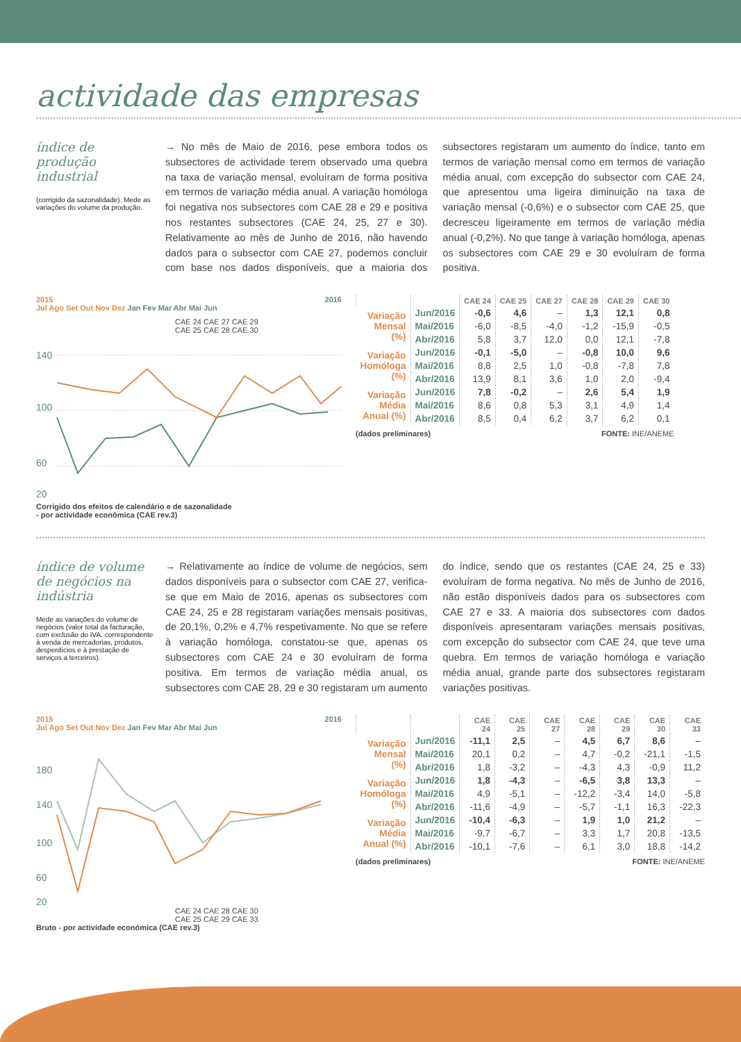actividade das empresas
índice de produção industrial
(corrigido da sazonalidade). Mede as variações do volume da produção.
→ No mês de Maio de 2016, pese embora todos os subsectores de actividade terem observado uma quebra na taxa de variação mensal, evoluíram de forma positiva em termos de variação média anual. A variação homóloga foi negativa nos subsectores com CAE 28 e 29 e positiva nos restantes subsectores (CAE 24, 25, 27 e 30). Relativamente ao mês de Junho de 2016, não havendo dados para o subsector com CAE 27, podemos concluir com base nos dados disponíveis, que a maioria dos subsectores registaram um aumento do índice, tanto em termos de variação mensal como em termos de variação média anual, com excepção do subsector com CAE 24, que apresentou uma ligeira diminuição na taxa de variação mensal (-0,6%) e o subsector com CAE 25, que decresceu ligeiramente em termos de variação média anual (-0,2%). No que tange à variação homóloga, apenas os subsectores com CAE 29 e 30 evoluíram de forma positiva.
2015 2016
Jul Ago Set Out Nov Dez Jan Fev Mar Abr Mai Jun
CAE 24 CAE 27 CAE 29
CAE 25 CAE 28 CAE 30
140
100
60
20
Corrigido dos efeitos de calendário e de sazonalidade
- por actividade económica (CAE rev.3)
| | | CAE 24 | CAE 25 | CAE 27 | CAE 28 | CAE 29 | CAE 30 |
| --- | --- | --- | --- | --- | --- | --- | --- |
| Variação Mensal (%) | Jun/2016 | -0,6 | 4,6 | – | 1,3 | 12,1 | 0,8 |
| | Mai/2016 | -6,0 | -8,5 | -4,0 | -1,2 | -15,9 | -0,5 |
| | Abr/2016 | 5,8 | 3,7 | 12,0 | 0,0 | 12,1 | -7,8 |
| Variação Homóloga (%) | Jun/2016 | -0,1 | -5,0 | – | -0,8 | 10,0 | 9,6 |
| | Mai/2016 | 8,8 | 2,5 | 1,0 | -0,8 | -7,8 | 7,8 |
| | Abr/2016 | 13,9 | 8,1 | 3,6 | 1,0 | 2,0 | -9,4 |
| Variação Média Anual (%) | Jun/2016 | 7,8 | -0,2 | – | 2,6 | 5,4 | 1,9 |
| | Mai/2016 | 8,6 | 0,8 | 5,3 | 3,1 | 4,9 | 1,4 |
| | Abr/2016 | 8,5 | 0,4 | 6,2 | 3,7 | 6,2 | 0,1 |
(dados preliminares) FONTE: INE/ANEME
índice de volume de negócios na indústria
Mede as variações do volume de negócios (valor total da facturação, com exclusão do IVA, correspondente à venda de mercadorias, produtos, desperdícios e à prestação de serviços a terceiros).
→ Relativamente ao índice de volume de negócios, sem dados disponíveis para o subsector com CAE 27, verifica-se que em Maio de 2016, apenas os subsectores com CAE 24, 25 e 28 registaram variações mensais positivas, de 20,1%, 0,2% e 4,7% respetivamente. No que se refere à variação homóloga, constatou-se que, apenas os subsectores com CAE 24 e 30 evoluíram de forma positiva. Em termos de variação média anual, os subsectores com CAE 28, 29 e 30 registaram um aumento do índice, sendo que os restantes (CAE 24, 25 e 33) evoluíram de forma negativa. No mês de Junho de 2016, não estão disponíveis dados para os subsectores com CAE 27 e 33. A maioria dos subsectores com dados disponíveis apresentaram variações mensais positivas, com excepção do subsector com CAE 24, que teve uma quebra. Em termos de variação homóloga e variação média anual, grande parte dos subsectores registaram variações positivas.
2015 2016
Jul Ago Set Out Nov Dez Jan Fev Mar Abr Mai Jun
180
140
100
60
20
CAE 24 CAE 28 CAE 30
CAE 25 CAE 29 CAE 33
Bruto - por actividade económica (CAE rev.3)
| | | CAE 24 | CAE 25 | CAE 27 | CAE 28 | CAE 29 | CAE 30 | CAE 33 |
| --- | --- | --- | --- | --- | --- | --- | --- | --- |
| Variação Mensal (%) | Jun/2016 | -11,1 | 2,5 | – | 4,5 | 6,7 | 8,6 | – |
| | Mai/2016 | 20,1 | 0,2 | – | 4,7 | -0,2 | -21,1 | -1,5 |
| | Abr/2016 | 1,8 | -3,2 | – | -4,3 | 4,3 | -0,9 | 11,2 |
| Variação Homóloga (%) | Jun/2016 | 1,8 | -4,3 | – | -6,5 | 3,8 | 13,3 | – |
| | Mai/2016 | 4,9 | -5,1 | – | -12,2 | -3,4 | 14,0 | -5,8 |
| | Abr/2016 | -11,6 | -4,9 | – | -5,7 | -1,1 | 16,3 | -22,3 |
| Variação Média Anual (%) | Jun/2016 | -10,4 | -6,3 | – | 1,9 | 1,0 | 21,2 | – |
| | Mai/2016 | -9,7 | -6,7 | – | 3,3 | 1,7 | 20,8 | -13,5 |
| | Abr/2016 | -10,1 | -7,6 | – | 6,1 | 3,0 | 18,8 | -14,2 |
(dados preliminares) FONTE: INE/ANEME